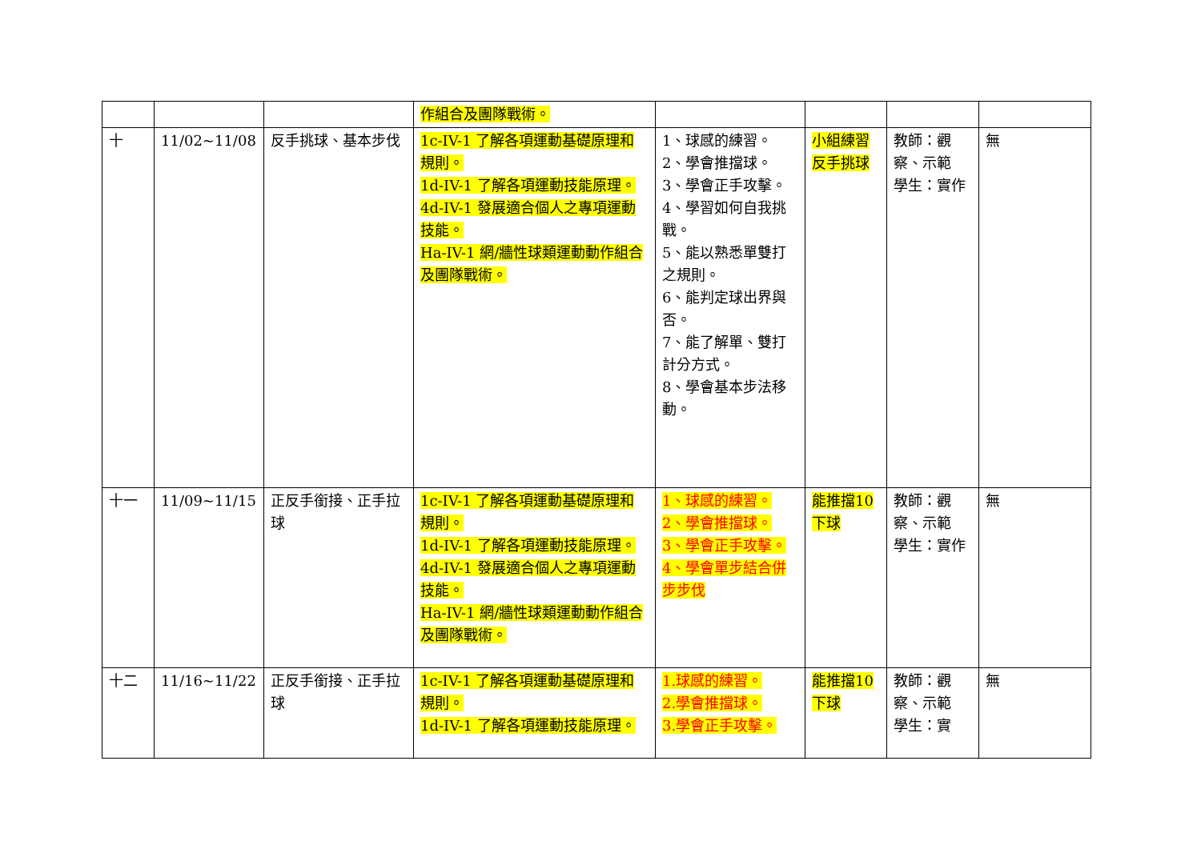| | | | 作組合及團隊戰術。 | | | | |
| 十 | 11/02~11/08 | 反手挑球、基本步伐 | 1c-IV-1 了解各項運動基礎原理和規則。 1d-IV-1 了解各項運動技能原理。 4d-IV-1 發展適合個人之專項運動技能。 Ha-IV-1 網/牆性球類運動動作組合及團隊戰術。 | 1、球感的練習。 2、學會推擋球。 3、學會正手攻擊。 4、學習如何自我挑戰。 5、能以熟悉單雙打之規則。 6、能判定球出界與否。 7、能了解單、雙打計分方式。 8、學會基本步法移動。 | 小組練習反手挑球 | 教師：觀察、示範 學生：實作 | 無 |
| 十一 | 11/09~11/15 | 正反手銜接、正手拉球 | 1c-IV-1 了解各項運動基礎原理和規則。 1d-IV-1 了解各項運動技能原理。 4d-IV-1 發展適合個人之專項運動技能。 Ha-IV-1 網/牆性球類運動動作組合及團隊戰術。 | 1、球感的練習。 2、學會推擋球。 3、學會正手攻擊。 4、學會單步結合併步步伐 | 能推擋10 下球 | 教師：觀察、示範 學生：實作 | 無 |
| 十二 | 11/16~11/22 | 正反手銜接、正手拉球 | 1c-IV-1 了解各項運動基礎原理和規則。 1d-IV-1 了解各項運動技能原理。 | 1.球感的練習。 2.學會推擋球。 3.學會正手攻擊。 | 能推擋10 下球 | 教師：觀察、示範 學生：實 | 無 |